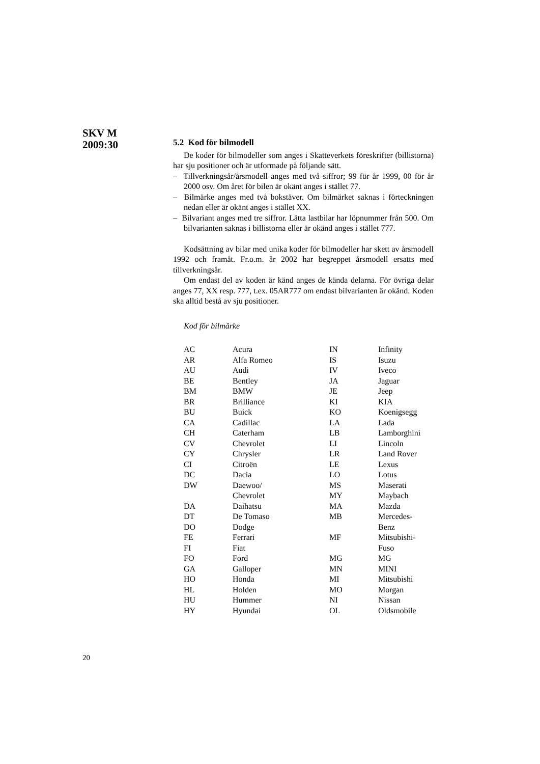SKV M
2009:30
5.2 Kod för bilmodell
De koder för bilmodeller som anges i Skatteverkets föreskrifter (billistorna) har sju positioner och är utformade på följande sätt.
– Tillverkningsår/årsmodell anges med två siffror; 99 för år 1999, 00 för år 2000 osv. Om året för bilen är okänt anges i stället 77.
– Bilmärke anges med två bokstäver. Om bilmärket saknas i förteckningen nedan eller är okänt anges i stället XX.
– Bilvariant anges med tre siffror. Lätta lastbilar har löpnummer från 500. Om bilvarianten saknas i billistorna eller är okänd anges i stället 777.
Kodsättning av bilar med unika koder för bilmodeller har skett av årsmodell 1992 och framåt. Fr.o.m. år 2002 har begreppet årsmodell ersatts med tillverkningsår.
Om endast del av koden är känd anges de kända delarna. För övriga delar anges 77, XX resp. 777, t.ex. 05AR777 om endast bilvarianten är okänd. Koden ska alltid bestå av sju positioner.
Kod för bilmärke
| AC | Acura | IN | Infinity |
| AR | Alfa Romeo | IS | Isuzu |
| AU | Audi | IV | Iveco |
| BE | Bentley | JA | Jaguar |
| BM | BMW | JE | Jeep |
| BR | Brilliance | KI | KIA |
| BU | Buick | KO | Koenigsegg |
| CA | Cadillac | LA | Lada |
| CH | Caterham | LB | Lamborghini |
| CV | Chevrolet | LI | Lincoln |
| CY | Chrysler | LR | Land Rover |
| CI | Citroën | LE | Lexus |
| DC | Dacia | LO | Lotus |
| DW | Daewoo/ | MS | Maserati |
| | Chevrolet | MY | Maybach |
| DA | Daihatsu | MA | Mazda |
| DT | De Tomaso | MB | Mercedes- |
| DO | Dodge | | Benz |
| FE | Ferrari | MF | Mitsubishi- |
| FI | Fiat | | Fuso |
| FO | Ford | MG | MG |
| GA | Galloper | MN | MINI |
| HO | Honda | MI | Mitsubishi |
| HL | Holden | MO | Morgan |
| HU | Hummer | NI | Nissan |
| HY | Hyundai | OL | Oldsmobile |
20